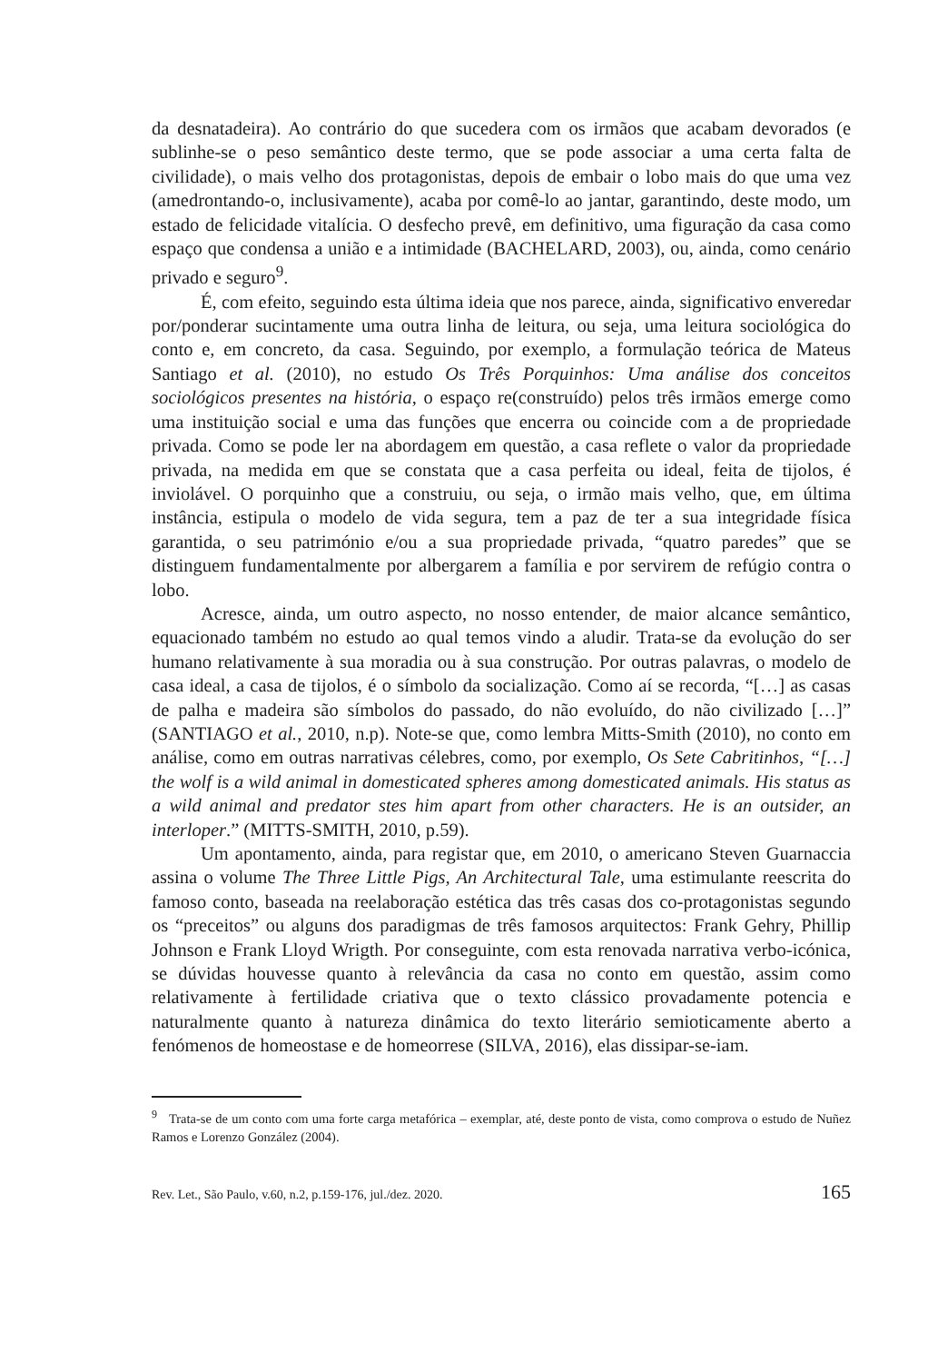da desnatadeira). Ao contrário do que sucedera com os irmãos que acabam devorados (e sublinhe-se o peso semântico deste termo, que se pode associar a uma certa falta de civilidade), o mais velho dos protagonistas, depois de embair o lobo mais do que uma vez (amedrontando-o, inclusivamente), acaba por comê-lo ao jantar, garantindo, deste modo, um estado de felicidade vitalícia. O desfecho prevê, em definitivo, uma figuração da casa como espaço que condensa a união e a intimidade (BACHELARD, 2003), ou, ainda, como cenário privado e seguro<sup>9</sup>.
É, com efeito, seguindo esta última ideia que nos parece, ainda, significativo enveredar por/ponderar sucintamente uma outra linha de leitura, ou seja, uma leitura sociológica do conto e, em concreto, da casa. Seguindo, por exemplo, a formulação teórica de Mateus Santiago et al. (2010), no estudo Os Três Porquinhos: Uma análise dos conceitos sociológicos presentes na história, o espaço re(construído) pelos três irmãos emerge como uma instituição social e uma das funções que encerra ou coincide com a de propriedade privada. Como se pode ler na abordagem em questão, a casa reflete o valor da propriedade privada, na medida em que se constata que a casa perfeita ou ideal, feita de tijolos, é inviolável. O porquinho que a construiu, ou seja, o irmão mais velho, que, em última instância, estipula o modelo de vida segura, tem a paz de ter a sua integridade física garantida, o seu património e/ou a sua propriedade privada, “quatro paredes” que se distinguem fundamentalmente por albergarem a família e por servirem de refúgio contra o lobo.
Acresce, ainda, um outro aspecto, no nosso entender, de maior alcance semântico, equacionado também no estudo ao qual temos vindo a aludir. Trata-se da evolução do ser humano relativamente à sua moradia ou à sua construção. Por outras palavras, o modelo de casa ideal, a casa de tijolos, é o símbolo da socialização. Como aí se recorda, “[…] as casas de palha e madeira são símbolos do passado, do não evoluído, do não civilizado […]” (SANTIAGO et al., 2010, n.p). Note-se que, como lembra Mitts-Smith (2010), no conto em análise, como em outras narrativas célebres, como, por exemplo, Os Sete Cabritinhos, “[…] the wolf is a wild animal in domesticated spheres among domesticated animals. His status as a wild animal and predator stes him apart from other characters. He is an outsider, an interloper.” (MITTS-SMITH, 2010, p.59).
Um apontamento, ainda, para registar que, em 2010, o americano Steven Guarnaccia assina o volume The Three Little Pigs, An Architectural Tale, uma estimulante reescrita do famoso conto, baseada na reelaboração estética das três casas dos co-protagonistas segundo os “preceitos” ou alguns dos paradigmas de três famosos arquitectos: Frank Gehry, Phillip Johnson e Frank Lloyd Wrigth. Por conseguinte, com esta renovada narrativa verbo-icónica, se dúvidas houvesse quanto à relevância da casa no conto em questão, assim como relativamente à fertilidade criativa que o texto clássico provadamente potencia e naturalmente quanto à natureza dinâmica do texto literário semioticamente aberto a fenómenos de homeostase e de homeorrese (SILVA, 2016), elas dissipar-se-iam.
<sup>9</sup> Trata-se de um conto com uma forte carga metafórica – exemplar, até, deste ponto de vista, como comprova o estudo de Nuñez Ramos e Lorenzo González (2004).
Rev. Let., São Paulo, v.60, n.2, p.159-176, jul./dez. 2020. 165